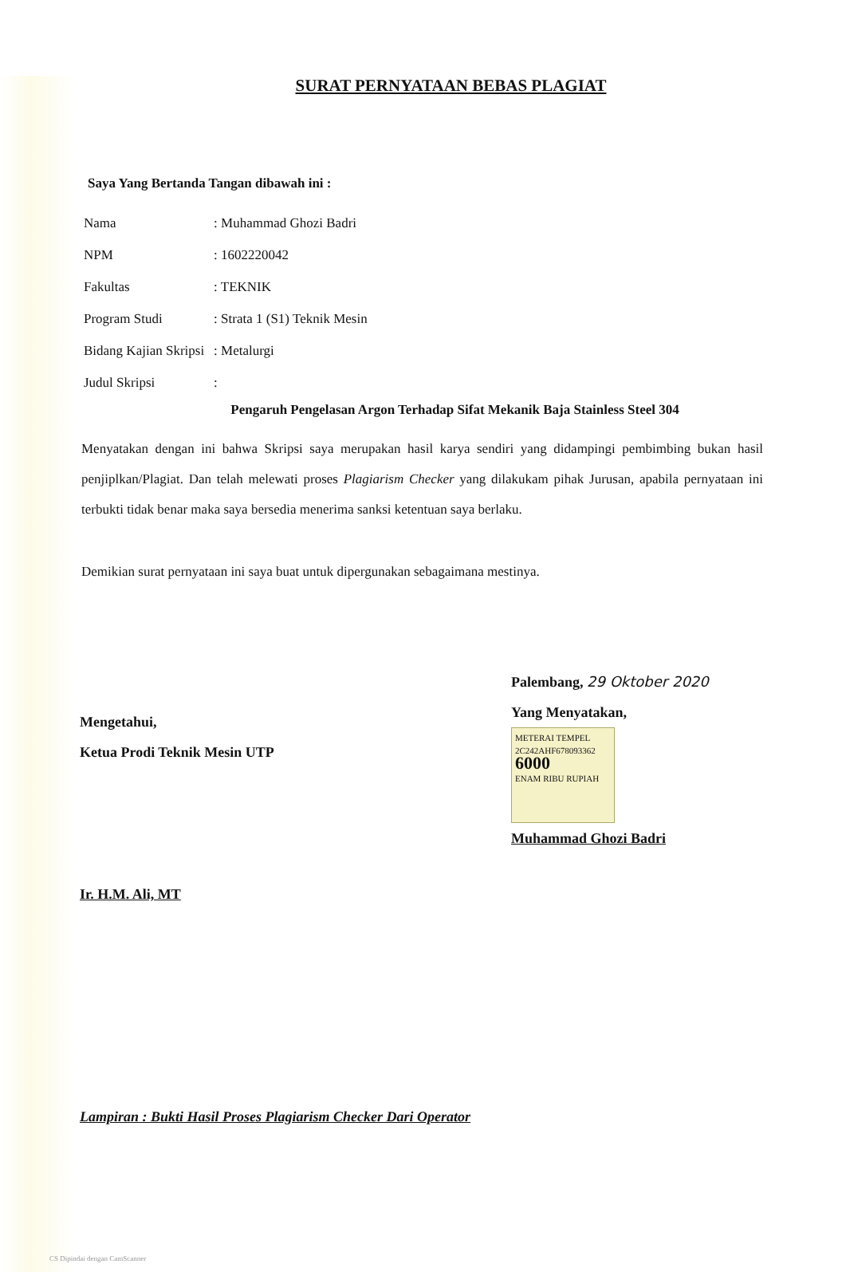SURAT PERNYATAAN BEBAS PLAGIAT
Saya Yang Bertanda Tangan dibawah ini :
| Nama | : Muhammad Ghozi Badri |
| NPM | : 1602220042 |
| Fakultas | : TEKNIK |
| Program Studi | : Strata 1 (S1) Teknik Mesin |
| Bidang Kajian Skripsi | : Metalurgi |
| Judul Skripsi | : |
Pengaruh Pengelasan Argon Terhadap Sifat Mekanik Baja Stainless Steel 304
Menyatakan dengan ini bahwa Skripsi saya merupakan hasil karya sendiri yang didampingi pembimbing bukan hasil penjiplkan/Plagiat. Dan telah melewati proses Plagiarism Checker yang dilakukam pihak Jurusan, apabila pernyataan ini terbukti tidak benar maka saya bersedia menerima sanksi ketentuan saya berlaku.
Demikian surat pernyataan ini saya buat untuk dipergunakan sebagaimana mestinya.
Mengetahui,
Ketua Prodi Teknik Mesin UTP
Ir. H.M. Ali, MT
Palembang, 29 Oktober 2020
Yang Menyatakan,
METERAI TEMPEL
2C242AHF678093362
6000
ENAM RIBU RUPIAH
Muhammad Ghozi Badri
Lampiran : Bukti Hasil Proses Plagiarism Checker Dari Operator
CS Dipindai dengan CamScanner